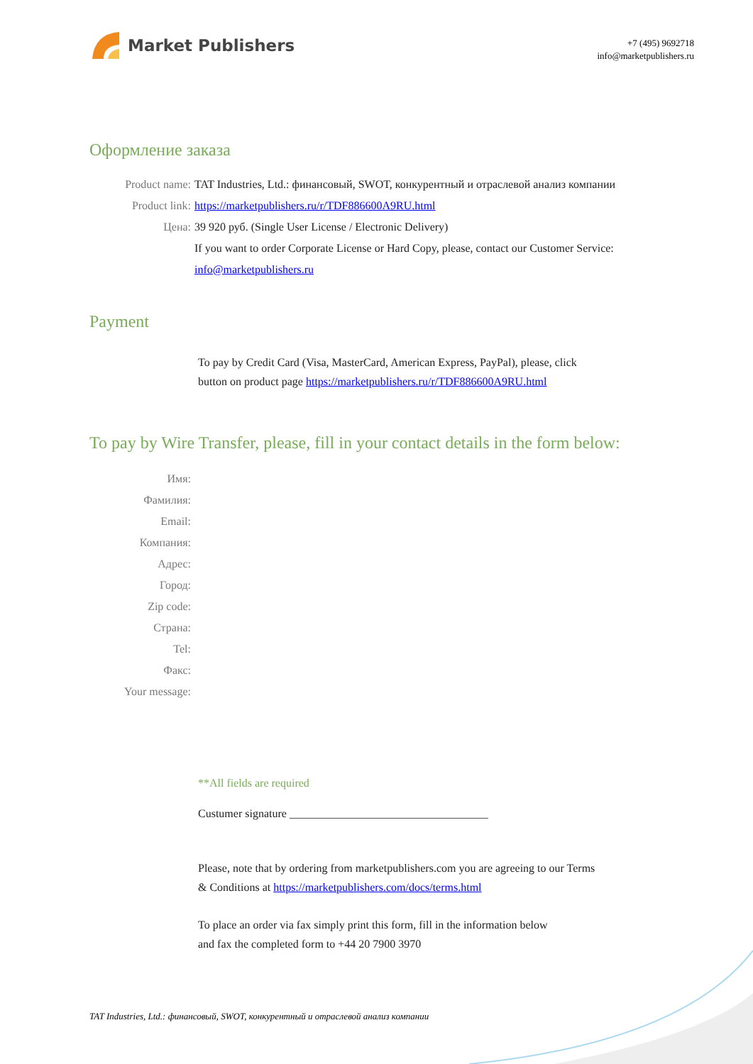Market Publishers
+7 (495) 9692718
info@marketpublishers.ru
Оформление заказа
Product name: TAT Industries, Ltd.: финансовый, SWOT, конкурентный и отраслевой анализ компании
Product link: https://marketpublishers.ru/r/TDF886600A9RU.html
Цена: 39 920 руб. (Single User License / Electronic Delivery)
If you want to order Corporate License or Hard Copy, please, contact our Customer Service:
info@marketpublishers.ru
Payment
To pay by Credit Card (Visa, MasterCard, American Express, PayPal), please, click
button on product page https://marketpublishers.ru/r/TDF886600A9RU.html
To pay by Wire Transfer, please, fill in your contact details in the form below:
Имя:
Фамилия:
Email:
Компания:
Адрес:
Город:
Zip code:
Страна:
Tel:
Факс:
Your message:
**All fields are required
Custumer signature ___________________________________
Please, note that by ordering from marketpublishers.com you are agreeing to our Terms
& Conditions at https://marketpublishers.com/docs/terms.html
To place an order via fax simply print this form, fill in the information below
and fax the completed form to +44 20 7900 3970
TAT Industries, Ltd.: финансовый, SWOT, конкурентный и отраслевой анализ компании